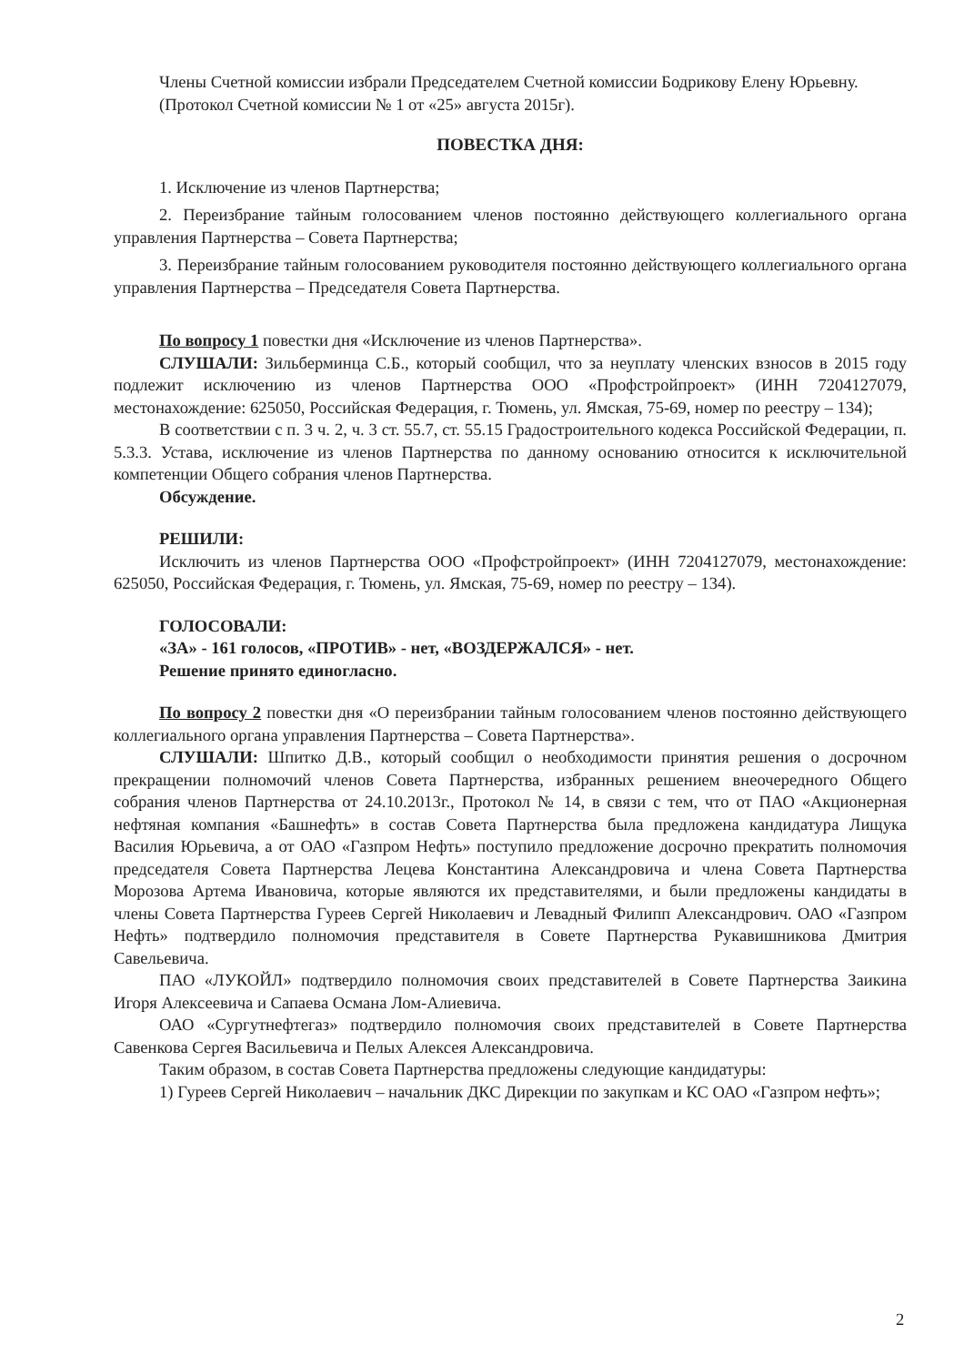Члены Счетной комиссии избрали Председателем Счетной комиссии Бодрикову Елену Юрьевну.
(Протокол Счетной комиссии № 1 от «25» августа 2015г).
ПОВЕСТКА ДНЯ:
1. Исключение из членов Партнерства;
2. Переизбрание тайным голосованием членов постоянно действующего коллегиального органа управления Партнерства – Совета Партнерства;
3. Переизбрание тайным голосованием руководителя постоянно действующего коллегиального органа управления Партнерства – Председателя Совета Партнерства.
По вопросу 1 повестки дня «Исключение из членов Партнерства».
СЛУШАЛИ: Зильберминца С.Б., который сообщил, что за неуплату членских взносов в 2015 году подлежит исключению из членов Партнерства ООО «Профстройпроект» (ИНН 7204127079, местонахождение: 625050, Российская Федерация, г. Тюмень, ул. Ямская, 75-69, номер по реестру – 134);
В соответствии с п. 3 ч. 2, ч. 3 ст. 55.7, ст. 55.15 Градостроительного кодекса Российской Федерации, п. 5.3.3. Устава, исключение из членов Партнерства по данному основанию относится к исключительной компетенции Общего собрания членов Партнерства.
Обсуждение.
РЕШИЛИ:
Исключить из членов Партнерства ООО «Профстройпроект» (ИНН 7204127079, местонахождение: 625050, Российская Федерация, г. Тюмень, ул. Ямская, 75-69, номер по реестру – 134).
ГОЛОСОВАЛИ:
«ЗА» - 161 голосов, «ПРОТИВ» - нет, «ВОЗДЕРЖАЛСЯ» - нет.
Решение принято единогласно.
По вопросу 2 повестки дня «О переизбрании тайным голосованием членов постоянно действующего коллегиального органа управления Партнерства – Совета Партнерства».
СЛУШАЛИ: Шпитко Д.В., который сообщил о необходимости принятия решения о досрочном прекращении полномочий членов Совета Партнерства, избранных решением внеочередного Общего собрания членов Партнерства от 24.10.2013г., Протокол № 14, в связи с тем, что от ПАО «Акционерная нефтяная компания «Башнефть» в состав Совета Партнерства была предложена кандидатура Лищука Василия Юрьевича, а от ОАО «Газпром Нефть» поступило предложение досрочно прекратить полномочия председателя Совета Партнерства Лецева Константина Александровича и члена Совета Партнерства Морозова Артема Ивановича, которые являются их представителями, и были предложены кандидаты в члены Совета Партнерства Гуреев Сергей Николаевич и Левадный Филипп Александрович. ОАО «Газпром Нефть» подтвердило полномочия представителя в Совете Партнерства Рукавишникова Дмитрия Савельевича.
ПАО «ЛУКОЙЛ» подтвердило полномочия своих представителей в Совете Партнерства Заикина Игоря Алексеевича и Сапаева Османа Лом-Алиевича.
ОАО «Сургутнефтегаз» подтвердило полномочия своих представителей в Совете Партнерства Савенкова Сергея Васильевича и Пелых Алексея Александровича.
Таким образом, в состав Совета Партнерства предложены следующие кандидатуры:
1) Гуреев Сергей Николаевич – начальник ДКС Дирекции по закупкам и КС ОАО «Газпром нефть»;
2